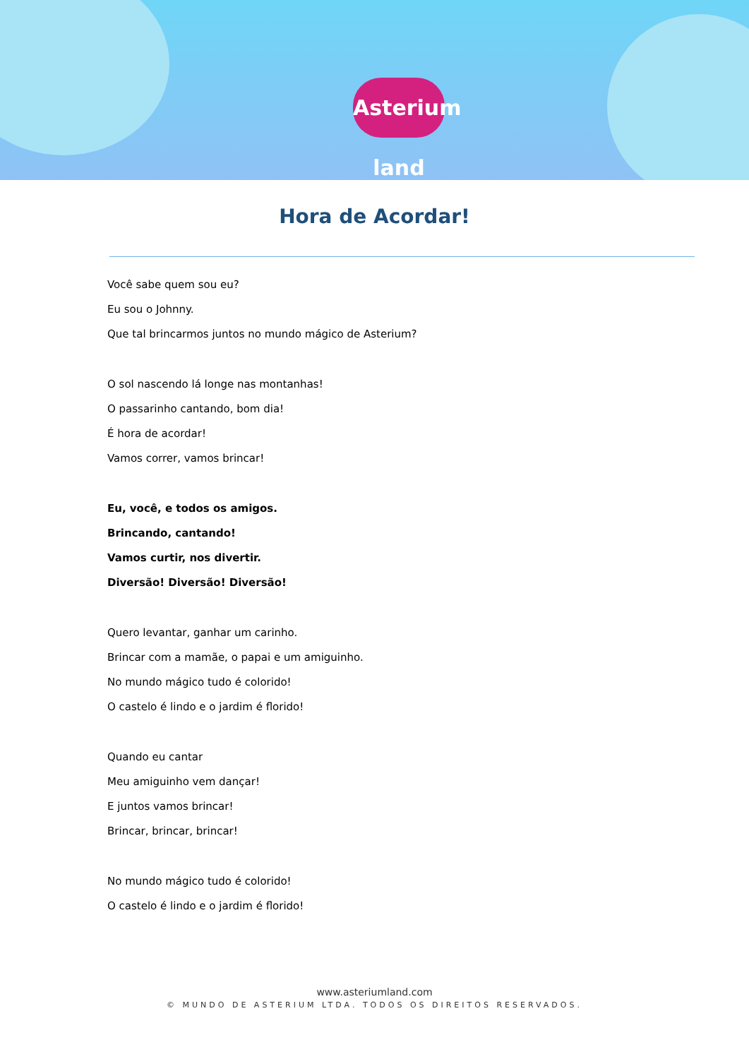Asterium land
Hora de Acordar!
Você sabe quem sou eu?
Eu sou o Johnny.
Que tal brincarmos juntos no mundo mágico de Asterium?
O sol nascendo lá longe nas montanhas!
O passarinho cantando, bom dia!
É hora de acordar!
Vamos correr, vamos brincar!
Eu, você, e todos os amigos.
Brincando, cantando!
Vamos curtir, nos divertir.
Diversão! Diversão! Diversão!
Quero levantar, ganhar um carinho.
Brincar com a mamãe, o papai e um amiguinho.
No mundo mágico tudo é colorido!
O castelo é lindo e o jardim é florido!
Quando eu cantar
Meu amiguinho vem dançar!
E juntos vamos brincar!
Brincar, brincar, brincar!
No mundo mágico tudo é colorido!
O castelo é lindo e o jardim é florido!
www.asteriumland.com
© MUNDO DE ASTERIUM LTDA. TODOS OS DIREITOS RESERVADOS.